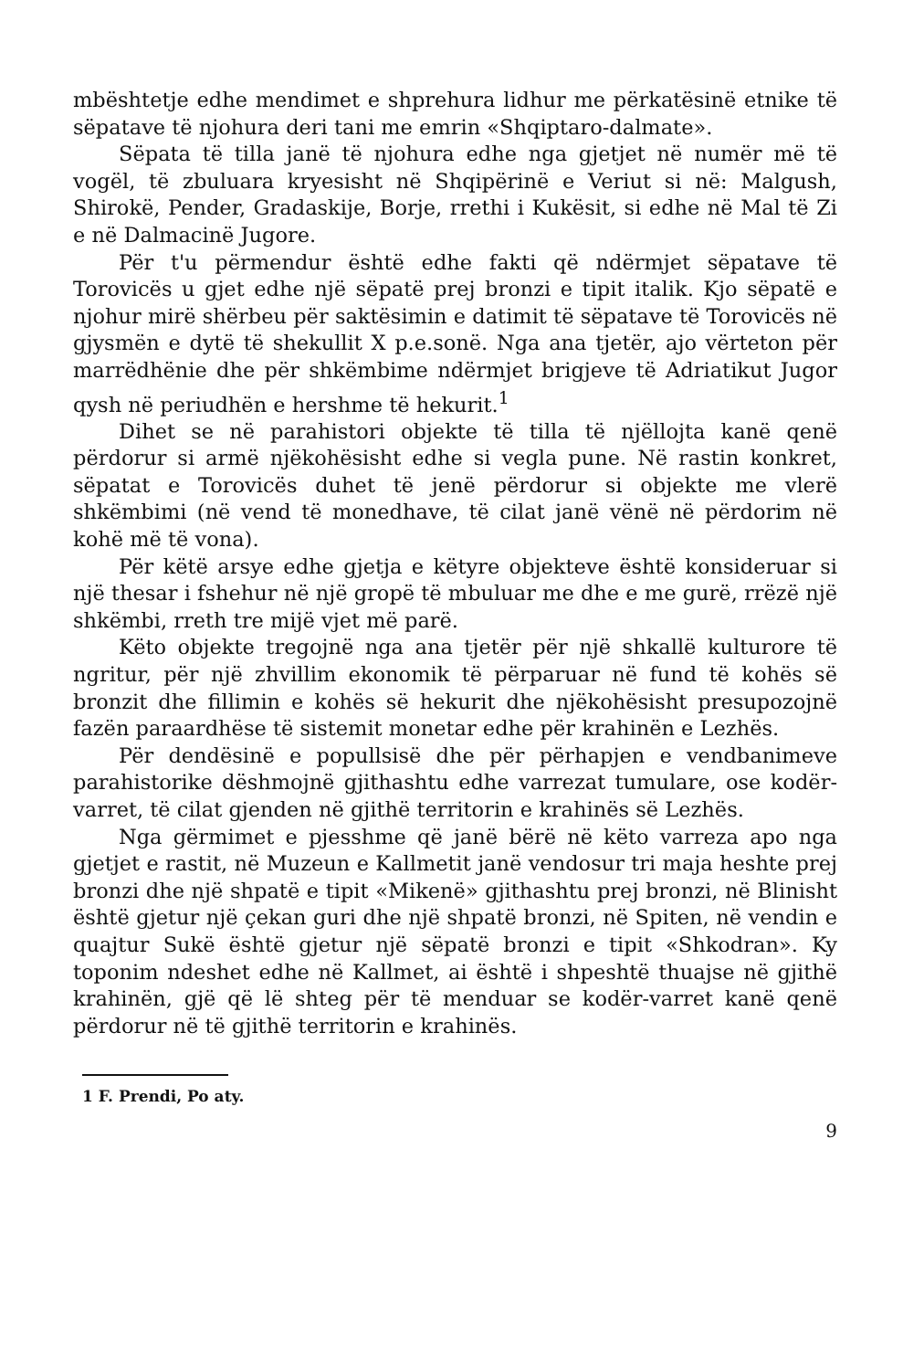mbështetje edhe mendimet e shprehura lidhur me përkatësinë etnike të sëpatave të njohura deri tani me emrin «Shqiptaro-dalmate».
Sëpata të tilla janë të njohura edhe nga gjetjet në numër më të vogël, të zbuluara kryesisht në Shqipërinë e Veriut si në: Malgush, Shirokë, Pender, Gradaskije, Borje, rrethi i Kukësit, si edhe në Mal të Zi e në Dalmacinë Jugore.
Për t'u përmendur është edhe fakti që ndërmjet sëpatave të Torovicës u gjet edhe një sëpatë prej bronzi e tipit italik. Kjo sëpatë e njohur mirë shërbeu për saktësimin e datimit të sëpatave të Torovicës në gjysmën e dytë të shekullit X p.e.sonë. Nga ana tjetër, ajo vërteton për marrëdhënie dhe për shkëmbime ndërmjet brigjeve të Adriatikut Jugor qysh në periudhën e hershme të hekurit.<sup>1</sup>
Dihet se në parahistori objekte të tilla të njëllojta kanë qenë përdorur si armë njëkohësisht edhe si vegla pune. Në rastin konkret, sëpatat e Torovicës duhet të jenë përdorur si objekte me vlerë shkëmbimi (në vend të monedhave, të cilat janë vënë në përdorim në kohë më të vona).
Për këtë arsye edhe gjetja e këtyre objekteve është konsideruar si një thesar i fshehur në një gropë të mbuluar me dhe e me gurë, rrëzë një shkëmbi, rreth tre mijë vjet më parë.
Këto objekte tregojnë nga ana tjetër për një shkallë kulturore të ngritur, për një zhvillim ekonomik të përparuar në fund të kohës së bronzit dhe fillimin e kohës së hekurit dhe njëkohësisht presupozojnë fazën paraardhëse të sistemit monetar edhe për krahinën e Lezhës.
Për dendësinë e popullsisë dhe për përhapjen e vendbanimeve parahistorike dëshmojnë gjithashtu edhe varrezat tumulare, ose kodër-varret, të cilat gjenden në gjithë territorin e krahinës së Lezhës.
Nga gërmimet e pjesshme që janë bërë në këto varreza apo nga gjetjet e rastit, në Muzeun e Kallmetit janë vendosur tri maja heshte prej bronzi dhe një shpatë e tipit «Mikenë» gjithashtu prej bronzi, në Blinisht është gjetur një çekan guri dhe një shpatë bronzi, në Spiten, në vendin e quajtur Sukë është gjetur një sëpatë bronzi e tipit «Shkodran». Ky toponim ndeshet edhe në Kallmet, ai është i shpeshtë thuajse në gjithë krahinën, gjë që lë shteg për të menduar se kodër-varret kanë qenë përdorur në të gjithë territorin e krahinës.
1 F. Prendi, Po aty.
9